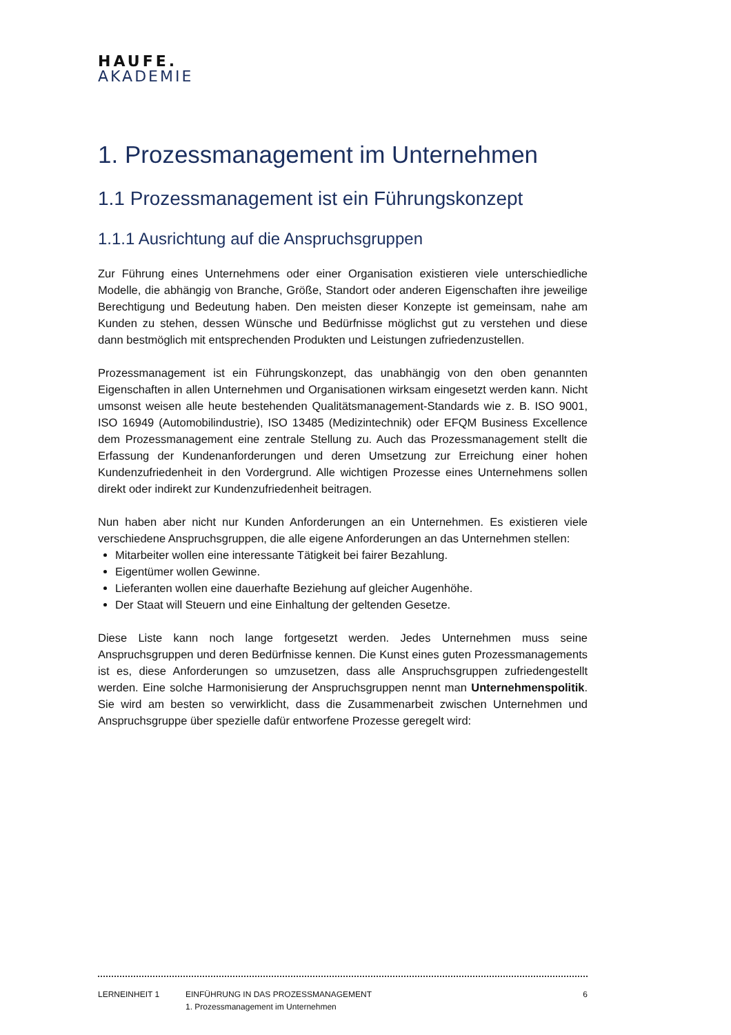HAUFE.
AKADEMIE
1. Prozessmanagement im Unternehmen
1.1 Prozessmanagement ist ein Führungskonzept
1.1.1 Ausrichtung auf die Anspruchsgruppen
Zur Führung eines Unternehmens oder einer Organisation existieren viele unterschiedliche Modelle, die abhängig von Branche, Größe, Standort oder anderen Eigenschaften ihre jeweilige Berechtigung und Bedeutung haben. Den meisten dieser Konzepte ist gemeinsam, nahe am Kunden zu stehen, dessen Wünsche und Bedürfnisse möglichst gut zu verstehen und diese dann bestmöglich mit entsprechenden Produkten und Leistungen zufriedenzustellen.
Prozessmanagement ist ein Führungskonzept, das unabhängig von den oben genannten Eigenschaften in allen Unternehmen und Organisationen wirksam eingesetzt werden kann. Nicht umsonst weisen alle heute bestehenden Qualitätsmanagement-Standards wie z. B. ISO 9001, ISO 16949 (Automobilindustrie), ISO 13485 (Medizintechnik) oder EFQM Business Excellence dem Prozessmanagement eine zentrale Stellung zu. Auch das Prozessmanagement stellt die Erfassung der Kundenanforderungen und deren Umsetzung zur Erreichung einer hohen Kundenzufriedenheit in den Vordergrund. Alle wichtigen Prozesse eines Unternehmens sollen direkt oder indirekt zur Kundenzufriedenheit beitragen.
Nun haben aber nicht nur Kunden Anforderungen an ein Unternehmen. Es existieren viele verschiedene Anspruchsgruppen, die alle eigene Anforderungen an das Unternehmen stellen:
Mitarbeiter wollen eine interessante Tätigkeit bei fairer Bezahlung.
Eigentümer wollen Gewinne.
Lieferanten wollen eine dauerhafte Beziehung auf gleicher Augenhöhe.
Der Staat will Steuern und eine Einhaltung der geltenden Gesetze.
Diese Liste kann noch lange fortgesetzt werden. Jedes Unternehmen muss seine Anspruchsgruppen und deren Bedürfnisse kennen. Die Kunst eines guten Prozessmanagements ist es, diese Anforderungen so umzusetzen, dass alle Anspruchsgruppen zufriedengestellt werden. Eine solche Harmonisierung der Anspruchsgruppen nennt man Unternehmenspolitik. Sie wird am besten so verwirklicht, dass die Zusammenarbeit zwischen Unternehmen und Anspruchsgruppe über spezielle dafür entworfene Prozesse geregelt wird:
LERNEINHEIT 1 EINFÜHRUNG IN DAS PROZESSMANAGEMENT
1. Prozessmanagement im Unternehmen
6